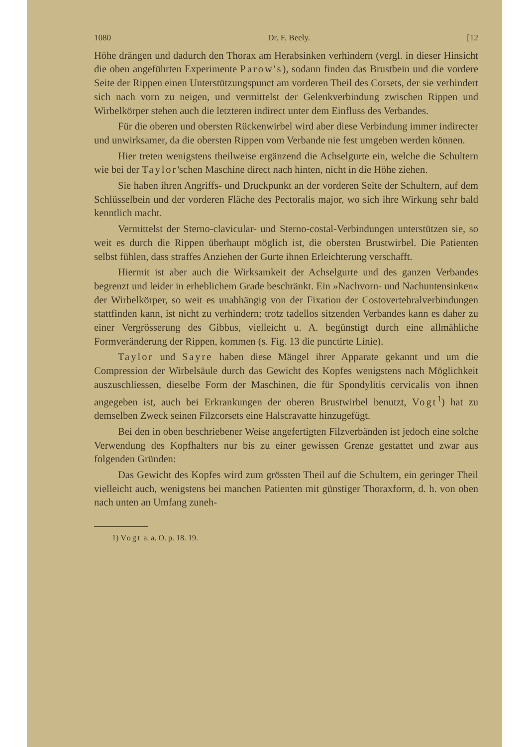1080 Dr. F. Beely. [12
Höhe drängen und dadurch den Thorax am Herabsinken verhindern (vergl. in dieser Hinsicht die oben angeführten Experimente Parow's), sodann finden das Brustbein und die vordere Seite der Rippen einen Unterstützungspunct am vorderen Theil des Corsets, der sie verhindert sich nach vorn zu neigen, und vermittelst der Gelenkverbindung zwischen Rippen und Wirbelkörper stehen auch die letzteren indirect unter dem Einfluss des Verbandes.
Für die oberen und obersten Rückenwirbel wird aber diese Verbindung immer indirecter und unwirksamer, da die obersten Rippen vom Verbande nie fest umgeben werden können.
Hier treten wenigstens theilweise ergänzend die Achselgurte ein, welche die Schultern wie bei der Taylor'schen Maschine direct nach hinten, nicht in die Höhe ziehen.
Sie haben ihren Angriffs- und Druckpunkt an der vorderen Seite der Schultern, auf dem Schlüsselbein und der vorderen Fläche des Pectoralis major, wo sich ihre Wirkung sehr bald kenntlich macht.
Vermittelst der Sterno-clavicular- und Sterno-costal-Verbindungen unterstützen sie, so weit es durch die Rippen überhaupt möglich ist, die obersten Brustwirbel. Die Patienten selbst fühlen, dass straffes Anziehen der Gurte ihnen Erleichterung verschafft.
Hiermit ist aber auch die Wirksamkeit der Achselgurte und des ganzen Verbandes begrenzt und leider in erheblichem Grade beschränkt. Ein »Nachvorn- und Nachuntensinken« der Wirbelkörper, so weit es unabhängig von der Fixation der Costovertebralverbindungen stattfinden kann, ist nicht zu verhindern; trotz tadellos sitzenden Verbandes kann es daher zu einer Vergrösserung des Gibbus, vielleicht u. A. begünstigt durch eine allmähliche Formveränderung der Rippen, kommen (s. Fig. 13 die punctirte Linie).
Taylor und Sayre haben diese Mängel ihrer Apparate gekannt und um die Compression der Wirbelsäule durch das Gewicht des Kopfes wenigstens nach Möglichkeit auszuschliessen, dieselbe Form der Maschinen, die für Spondylitis cervicalis von ihnen angegeben ist, auch bei Erkrankungen der oberen Brustwirbel benutzt, Vogt<sup>1</sup>) hat zu demselben Zweck seinen Filzcorsets eine Halscravatte hinzugefügt.
Bei den in oben beschriebener Weise angefertigten Filzverbänden ist jedoch eine solche Verwendung des Kopfhalters nur bis zu einer gewissen Grenze gestattet und zwar aus folgenden Gründen:
Das Gewicht des Kopfes wird zum grössten Theil auf die Schultern, ein geringer Theil vielleicht auch, wenigstens bei manchen Patienten mit günstiger Thoraxform, d. h. von oben nach unten an Umfang zuneh-
1) Vogt a. a. O. p. 18. 19.